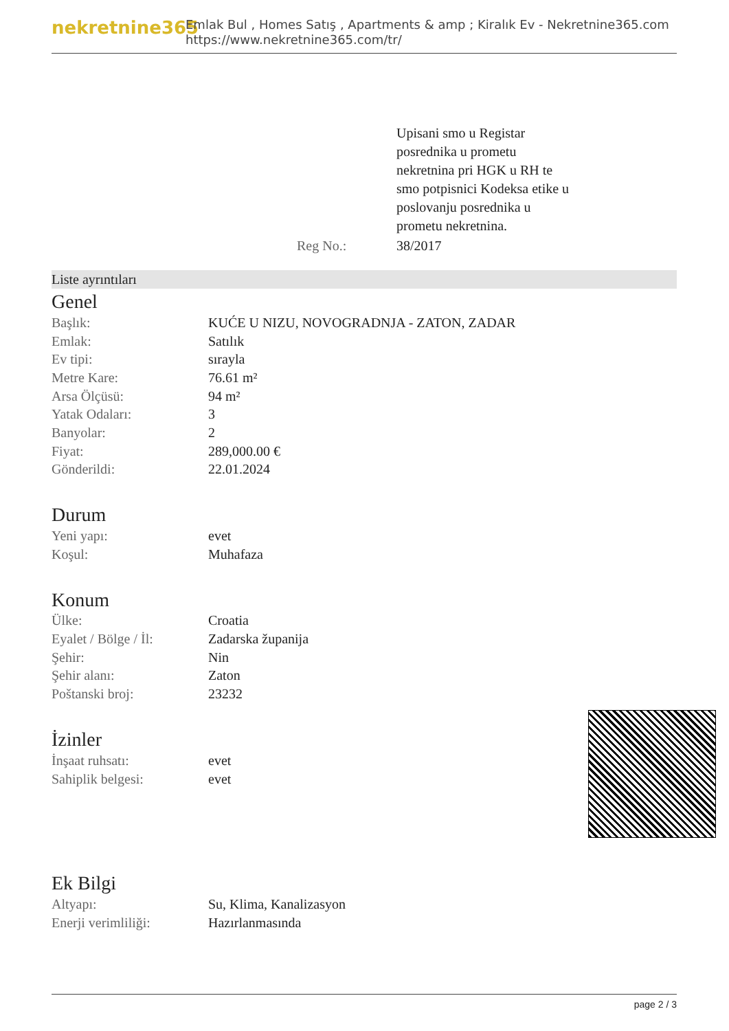nekretnine365
Emlak Bul , Homes Satış , Apartments & amp ; Kiralık Ev - Nekretnine365.com
https://www.nekretnine365.com/tr/
| | Upisani smo u Registar posrednika u prometu nekretnina pri HGK u RH te smo potpisnici Kodeksa etike u poslovanju posrednika u prometu nekretnina. |
| Reg No.: | 38/2017 |
Liste ayrıntıları
Genel
| Başlık: | KUĆE U NIZU, NOVOGRADNJA - ZATON, ZADAR |
| Emlak: | Satılık |
| Ev tipi: | sırayla |
| Metre Kare: | 76.61 m² |
| Arsa Ölçüsü: | 94 m² |
| Yatak Odaları: | 3 |
| Banyolar: | 2 |
| Fiyat: | 289,000.00 € |
| Gönderildi: | 22.01.2024 |
Durum
| Yeni yapı: | evet |
| Koşul: | Muhafaza |
Konum
| Ülke: | Croatia |
| Eyalet / Bölge / İl: | Zadarska županija |
| Şehir: | Nin |
| Şehir alanı: | Zaton |
| Poštanski broj: | 23232 |
İzinler
| İnşaat ruhsatı: | evet |
| Sahiplik belgesi: | evet |
Ek Bilgi
| Altyapı: | Su, Klima, Kanalizasyon |
| Enerji verimliliği: | Hazırlanmasında |
page 2 / 3